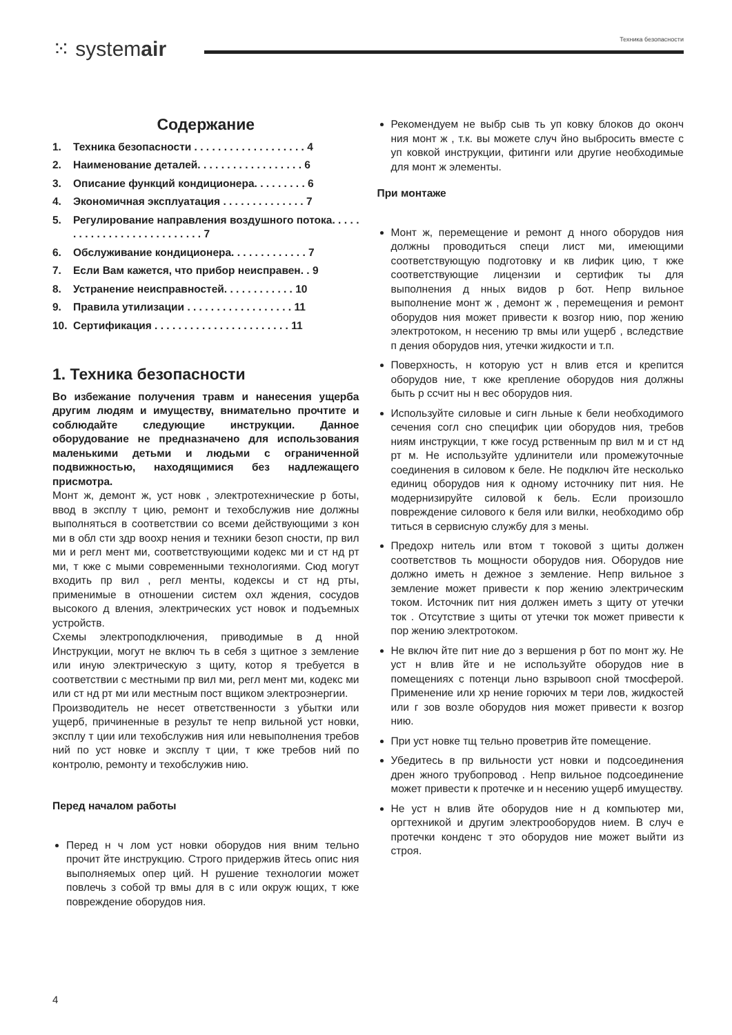⁙ systemair
Техника безопасности
Содержание
1. Техника безопасности . . . . . . . . . . . . . . . . . . . 4
2. Наименование деталей. . . . . . . . . . . . . . . . . . 6
3. Описание функций кондиционера. . . . . . . . . 6
4. Экономичная эксплуатация . . . . . . . . . . . . . . 7
5. Регулирование направления воздушного потока. . . . . . . . . . . . . . . . . . . . . . . . . . . 7
6. Обслуживание кондиционера. . . . . . . . . . . . . 7
7. Если Вам кажется, что прибор неисправен. . 9
8. Устранение неисправностей. . . . . . . . . . . . 10
9. Правила утилизации . . . . . . . . . . . . . . . . . . 11
10. Сертификация . . . . . . . . . . . . . . . . . . . . . . . 11
1. Техника безопасности
Во избежание получения травм и нанесения ущерба другим людям и имуществу, внимательно прочтите и соблюдайте следующие инструкции. Данное оборудование не предназначено для использования маленькими детьми и людьми с ограниченной подвижностью, находящимися без надлежащего присмотра.
Монт ж, демонт ж, уст новк , электротехнические р боты, ввод в эксплу т цию, ремонт и техобслужив ние должны выполняться в соответствии со всеми действующими з кон ми в обл сти здр воохр нения и техники безоп сности, пр вил ми и регл мент ми, соответствующими кодекс ми и ст нд рт ми, т кже с мыми современными технологиями. Сюд могут входить пр вил , регл менты, кодексы и ст нд рты, применимые в отношении систем охл ждения, сосудов высокого д вления, электрических уст новок и подъемных устройств.
Схемы электроподключения, приводимые в д нной Инструкции, могут не включ ть в себя з щитное з земление или иную электрическую з щиту, котор я требуется в соответствии с местными пр вил ми, регл мент ми, кодекс ми или ст нд рт ми или местным пост вщиком электроэнергии.
Производитель не несет ответственности з убытки или ущерб, причиненные в результ те непр вильной уст новки, эксплу т ции или техобслужив ния или невыполнения требов ний по уст новке и эксплу т ции, т кже требов ний по контролю, ремонту и техобслужив нию.
Перед началом работы
Перед н ч лом уст новки оборудов ния вним тельно прочит йте инструкцию. Строго придержив йтесь опис ния выполняемых опер ций. Н рушение технологии может повлечь з собой тр вмы для в с или окруж ющих, т кже повреждение оборудов ния.
Рекомендуем не выбр сыв ть уп ковку блоков до оконч ния монт ж , т.к. вы можете случ йно выбросить вместе с уп ковкой инструкции, фитинги или другие необходимые для монт ж элементы.
При монтаже
Монт ж, перемещение и ремонт д нного оборудов ния должны проводиться специ лист ми, имеющими соответствующую подготовку и кв лифик цию, т кже соответствующие лицензии и сертифик ты для выполнения д нных видов р бот. Непр вильное выполнение монт ж , демонт ж , перемещения и ремонт оборудов ния может привести к возгор нию, пор жению электротоком, н несению тр вмы или ущерб , вследствие п дения оборудов ния, утечки жидкости и т.п.
Поверхность, н которую уст н влив ется и крепится оборудов ние, т кже крепление оборудов ния должны быть р ссчит ны н вес оборудов ния.
Используйте силовые и сигн льные к бели необходимого сечения согл сно специфик ции оборудов ния, требов ниям инструкции, т кже госуд рственным пр вил м и ст нд рт м. Не используйте удлинители или промежуточные соединения в силовом к беле. Не подключ йте несколько единиц оборудов ния к одному источнику пит ния. Не модернизируйте силовой к бель. Если произошло повреждение силового к беля или вилки, необходимо обр титься в сервисную службу для з мены.
Предохр нитель или втом т токовой з щиты должен соответствов ть мощности оборудов ния. Оборудов ние должно иметь н дежное з земление. Непр вильное з земление может привести к пор жению электрическим током. Источник пит ния должен иметь з щиту от утечки ток . Отсутствие з щиты от утечки ток может привести к пор жению электротоком.
Не включ йте пит ние до з вершения р бот по монт жу. Не уст н влив йте и не используйте оборудов ние в помещениях с потенци льно взрывооп сной тмосферой. Применение или хр нение горючих м тери лов, жидкостей или г зов возле оборудов ния может привести к возгор нию.
При уст новке тщ тельно проветрив йте помещение.
Убедитесь в пр вильности уст новки и подсоединения дрен жного трубопровод . Непр вильное подсоединение может привести к протечке и н несению ущерб имуществу.
Не уст н влив йте оборудов ние н д компьютер ми, оргтехникой и другим электрооборудов нием. В случ е протечки конденс т это оборудов ние может выйти из строя.
4